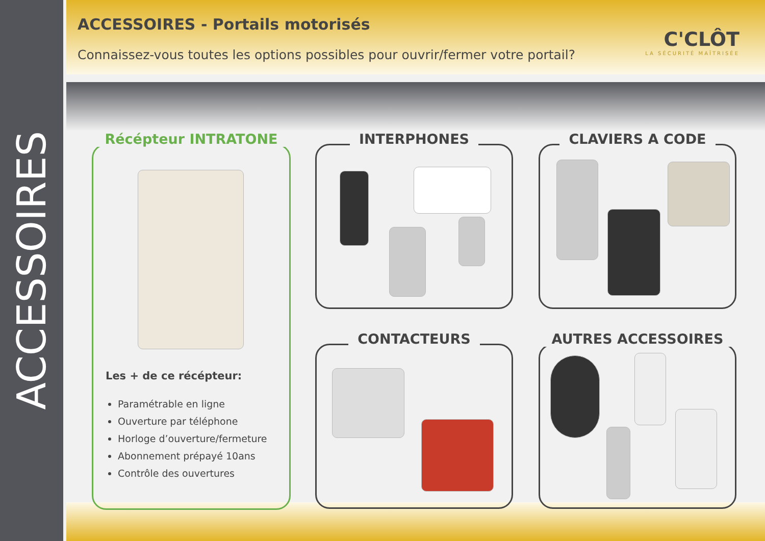ACCESSOIRES
ACCESSOIRES - Portails motorisés
Connaissez-vous toutes les options possibles pour ouvrir/fermer votre portail?
C'CLÔT
LA SÉCURITÉ MAÎTRISÉE
Récépteur INTRATONE
Les + de ce récépteur:
Paramétrable en ligne
Ouverture par téléphone
Horloge d’ouverture/fermeture
Abonnement prépayé 10ans
Contrôle des ouvertures
INTERPHONES CLAVIERS A CODE
CONTACTEURS AUTRES ACCESSOIRES